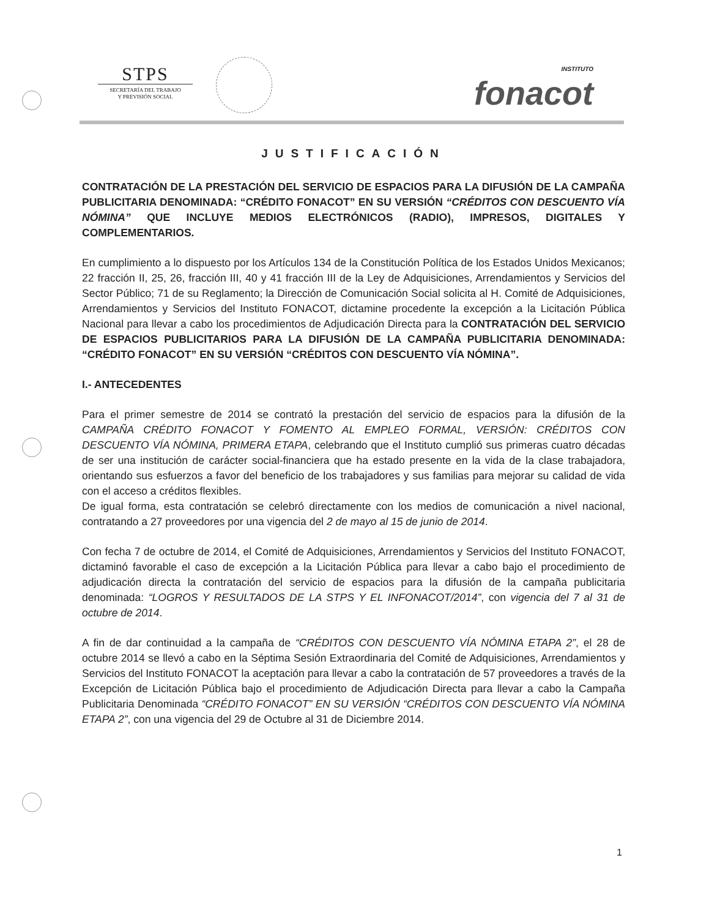STPS
SECRETARÍA DEL TRABAJO
Y PREVISIÓN SOCIAL
INSTITUTO
fonacot
JUSTIFICACIÓN
CONTRATACIÓN DE LA PRESTACIÓN DEL SERVICIO DE ESPACIOS PARA LA DIFUSIÓN DE LA CAMPAÑA PUBLICITARIA DENOMINADA: “CRÉDITO FONACOT” EN SU VERSIÓN “CRÉDITOS CON DESCUENTO VÍA NÓMINA” QUE INCLUYE MEDIOS ELECTRÓNICOS (RADIO), IMPRESOS, DIGITALES Y COMPLEMENTARIOS.
En cumplimiento a lo dispuesto por los Artículos 134 de la Constitución Política de los Estados Unidos Mexicanos; 22 fracción II, 25, 26, fracción III, 40 y 41 fracción III de la Ley de Adquisiciones, Arrendamientos y Servicios del Sector Público; 71 de su Reglamento; la Dirección de Comunicación Social solicita al H. Comité de Adquisiciones, Arrendamientos y Servicios del Instituto FONACOT, dictamine procedente la excepción a la Licitación Pública Nacional para llevar a cabo los procedimientos de Adjudicación Directa para la CONTRATACIÓN DEL SERVICIO DE ESPACIOS PUBLICITARIOS PARA LA DIFUSIÓN DE LA CAMPAÑA PUBLICITARIA DENOMINADA: “CRÉDITO FONACOT” EN SU VERSIÓN “CRÉDITOS CON DESCUENTO VÍA NÓMINA”.
I.- ANTECEDENTES
Para el primer semestre de 2014 se contrató la prestación del servicio de espacios para la difusión de la CAMPAÑA CRÉDITO FONACOT Y FOMENTO AL EMPLEO FORMAL, VERSIÓN: CRÉDITOS CON DESCUENTO VÍA NÓMINA, PRIMERA ETAPA, celebrando que el Instituto cumplió sus primeras cuatro décadas de ser una institución de carácter social-financiera que ha estado presente en la vida de la clase trabajadora, orientando sus esfuerzos a favor del beneficio de los trabajadores y sus familias para mejorar su calidad de vida con el acceso a créditos flexibles.
De igual forma, esta contratación se celebró directamente con los medios de comunicación a nivel nacional, contratando a 27 proveedores por una vigencia del 2 de mayo al 15 de junio de 2014.
Con fecha 7 de octubre de 2014, el Comité de Adquisiciones, Arrendamientos y Servicios del Instituto FONACOT, dictaminó favorable el caso de excepción a la Licitación Pública para llevar a cabo bajo el procedimiento de adjudicación directa la contratación del servicio de espacios para la difusión de la campaña publicitaria denominada: “LOGROS Y RESULTADOS DE LA STPS Y EL INFONACOT/2014”, con vigencia del 7 al 31 de octubre de 2014.
A fin de dar continuidad a la campaña de “CRÉDITOS CON DESCUENTO VÍA NÓMINA ETAPA 2”, el 28 de octubre 2014 se llevó a cabo en la Séptima Sesión Extraordinaria del Comité de Adquisiciones, Arrendamientos y Servicios del Instituto FONACOT la aceptación para llevar a cabo la contratación de 57 proveedores a través de la Excepción de Licitación Pública bajo el procedimiento de Adjudicación Directa para llevar a cabo la Campaña Publicitaria Denominada “CRÉDITO FONACOT” EN SU VERSIÓN “CRÉDITOS CON DESCUENTO VÍA NÓMINA ETAPA 2”, con una vigencia del 29 de Octubre al 31 de Diciembre 2014.
1